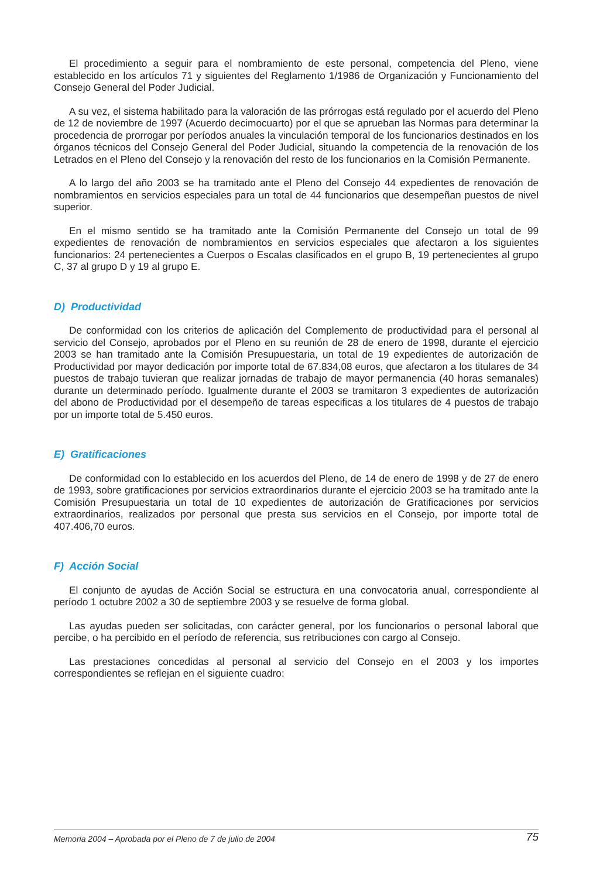El procedimiento a seguir para el nombramiento de este personal, competencia del Pleno, viene establecido en los artículos 71 y siguientes del Reglamento 1/1986 de Organización y Funcionamiento del Consejo General del Poder Judicial.
A su vez, el sistema habilitado para la valoración de las prórrogas está regulado por el acuerdo del Pleno de 12 de noviembre de 1997 (Acuerdo decimocuarto) por el que se aprueban las Normas para determinar la procedencia de prorrogar por períodos anuales la vinculación temporal de los funcionarios destinados en los órganos técnicos del Consejo General del Poder Judicial, situando la competencia de la renovación de los Letrados en el Pleno del Consejo y la renovación del resto de los funcionarios en la Comisión Permanente.
A lo largo del año 2003 se ha tramitado ante el Pleno del Consejo 44 expedientes de renovación de nombramientos en servicios especiales para un total de 44 funcionarios que desempeñan puestos de nivel superior.
En el mismo sentido se ha tramitado ante la Comisión Permanente del Consejo un total de 99 expedientes de renovación de nombramientos en servicios especiales que afectaron a los siguientes funcionarios: 24 pertenecientes a Cuerpos o Escalas clasificados en el grupo B, 19 pertenecientes al grupo C, 37 al grupo D y 19 al grupo E.
D) Productividad
De conformidad con los criterios de aplicación del Complemento de productividad para el personal al servicio del Consejo, aprobados por el Pleno en su reunión de 28 de enero de 1998, durante el ejercicio 2003 se han tramitado ante la Comisión Presupuestaria, un total de 19 expedientes de autorización de Productividad por mayor dedicación por importe total de 67.834,08 euros, que afectaron a los titulares de 34 puestos de trabajo tuvieran que realizar jornadas de trabajo de mayor permanencia (40 horas semanales) durante un determinado período. Igualmente durante el 2003 se tramitaron 3 expedientes de autorización del abono de Productividad por el desempeño de tareas especificas a los titulares de 4 puestos de trabajo por un importe total de 5.450 euros.
E) Gratificaciones
De conformidad con lo establecido en los acuerdos del Pleno, de 14 de enero de 1998 y de 27 de enero de 1993, sobre gratificaciones por servicios extraordinarios durante el ejercicio 2003 se ha tramitado ante la Comisión Presupuestaria un total de 10 expedientes de autorización de Gratificaciones por servicios extraordinarios, realizados por personal que presta sus servicios en el Consejo, por importe total de 407.406,70 euros.
F) Acción Social
El conjunto de ayudas de Acción Social se estructura en una convocatoria anual, correspondiente al período 1 octubre 2002 a 30 de septiembre 2003 y se resuelve de forma global.
Las ayudas pueden ser solicitadas, con carácter general, por los funcionarios o personal laboral que percibe, o ha percibido en el período de referencia, sus retribuciones con cargo al Consejo.
Las prestaciones concedidas al personal al servicio del Consejo en el 2003 y los importes correspondientes se reflejan en el siguiente cuadro:
Memoria 2004 – Aprobada por el Pleno de 7 de julio de 2004 75